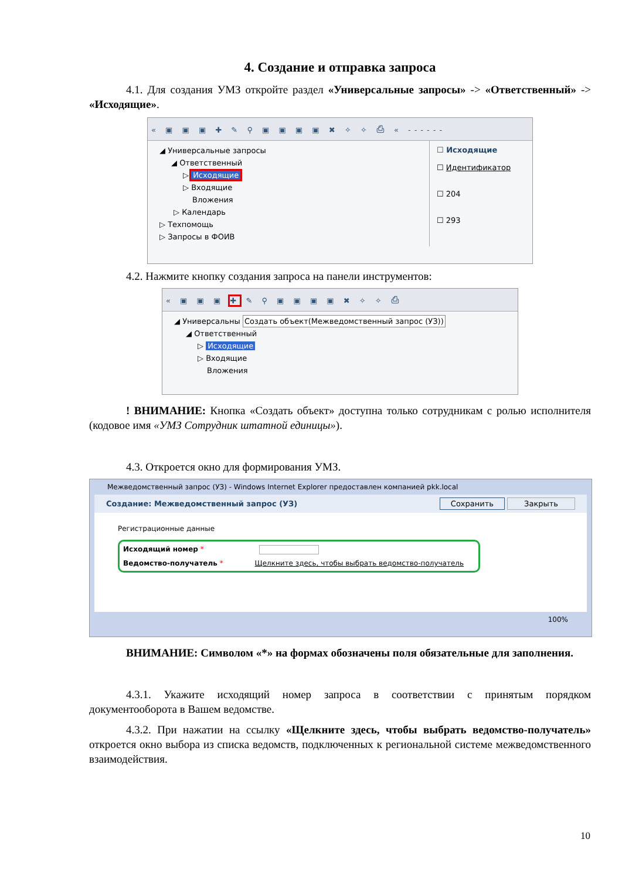4. Создание и отправка запроса
4.1. Для создания УМЗ откройте раздел «Универсальные запросы» -> «Ответственный» -> «Исходящие».
« ▣ ▣ ▣ ✚ ✎ ⚲ ▣ ▣ ▣ ▣ ✖ ✧ ✧ ⎙ « ------
◢ Универсальные запросы
◢ Ответственный
▷ Исходящие
▷ Входящие
Вложения
▷ Календарь
▷ Техпомощь
▷ Запросы в ФОИВ
☐ Исходящие
☐ Идентификатор
☐ 204
☐ 293
4.2. Нажмите кнопку создания запроса на панели инструментов:
« ▣ ▣ ▣ ✚ ✎ ⚲ ▣ ▣ ▣ ▣ ✖ ✧ ✧ ⎙
◢ Универсальны Создать объект(Межведомственный запрос (УЗ))
◢ Ответственный
▷ Исходящие
▷ Входящие
Вложения
! ВНИМАНИЕ: Кнопка «Создать объект» доступна только сотрудникам с ролью исполнителя (кодовое имя «УМЗ Сотрудник штатной единицы»).
4.3. Откроется окно для формирования УМЗ.
Межведомственный запрос (УЗ) - Windows Internet Explorer предоставлен компанией pkk.local
Создание: Межведомственный запрос (УЗ) Сохранить Закрыть
Регистрационные данные
Исходящий номер *
Ведомство-получатель * Щелкните здесь, чтобы выбрать ведомство-получатель
100%
ВНИМАНИЕ: Символом «*» на формах обозначены поля обязательные для заполнения.
4.3.1. Укажите исходящий номер запроса в соответствии с принятым порядком документооборота в Вашем ведомстве.
4.3.2. При нажатии на ссылку «Щелкните здесь, чтобы выбрать ведомство-получатель» откроется окно выбора из списка ведомств, подключенных к региональной системе межведомственного взаимодействия.
10